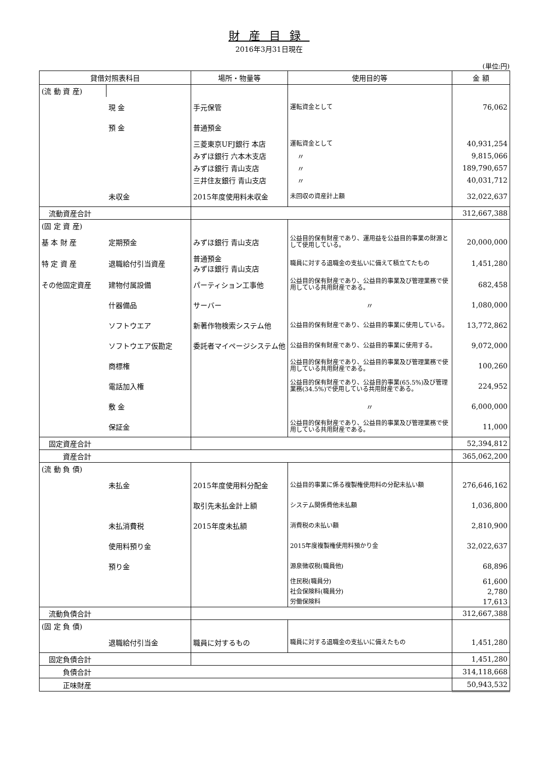財産目録
2016年3月31日現在
(単位:円)
| 貸借対照表科目 | | 場所・物量等 | 使用目的等 | 金 額 |
| --- | --- | --- | --- | --- |
| (流 動 資 産) | | | | |
| | 現 金 | 手元保管 | 運転資金として | 76,062 |
| | 預 金 | 普通預金 | | |
| | | 三菱東京UFJ銀行 本店 | 運転資金として | 40,931,254 |
| | | みずほ銀行 六本木支店 | 〃 | 9,815,066 |
| | | みずほ銀行 青山支店 | 〃 | 189,790,657 |
| | | 三井住友銀行 青山支店 | 〃 | 40,031,712 |
| | 未収金 | 2015年度使用料未収金 | 未回収の資産計上額 | 32,022,637 |
| 流動資産合計 | | | | 312,667,388 |
| (固 定 資 産) | | | | |
| 基 本 財 産 | 定期預金 | みずほ銀行 青山支店 | 公益目的保有財産であり、運用益を公益目的事業の財源として使用している。 | 20,000,000 |
| 特 定 資 産 | 退職給付引当資産 | 普通預金 みずほ銀行 青山支店 | 職員に対する退職金の支払いに備えて積立てたもの | 1,451,280 |
| その他固定資産 | 建物付属設備 | パーティション工事他 | 公益目的保有財産であり、公益目的事業及び管理業務で使用している共用財産である。 | 682,458 |
| | 什器備品 | サーバー | 〃 | 1,080,000 |
| | ソフトウエア | 新著作物検索システム他 | 公益目的保有財産であり、公益目的事業に使用している。 | 13,772,862 |
| | ソフトウエア仮勘定 | 委託者マイページシステム他 | 公益目的保有財産であり、公益目的事業に使用する。 | 9,072,000 |
| | 商標権 | | 公益目的保有財産であり、公益目的事業及び管理業務で使用している共用財産である。 | 100,260 |
| | 電話加入権 | | 公益目的保有財産であり、公益目的事業(65.5%)及び管理業務(34.5%)で使用している共用財産である。 | 224,952 |
| | 敷 金 | | 〃 | 6,000,000 |
| | 保証金 | | 公益目的保有財産であり、公益目的事業及び管理業務で使用している共用財産である。 | 11,000 |
| 固定資産合計 | | | | 52,394,812 |
| 資産合計 | | | | 365,062,200 |
| (流 動 負 債) | | | | |
| | 未払金 | 2015年度使用料分配金 | 公益目的事業に係る複製権使用料の分配未払い額 | 276,646,162 |
| | | 取引先未払金計上額 | システム関係費他未払額 | 1,036,800 |
| | 未払消費税 | 2015年度未払額 | 消費税の未払い額 | 2,810,900 |
| | 使用料預り金 | | 2015年度複製権使用料預かり金 | 32,022,637 |
| | 預り金 | | 源泉徴収税(職員他) | 68,896 |
| | | | 住民税(職員分) | 61,600 |
| | | | 社会保険料(職員分) | 2,780 |
| | | | 労働保険料 | 17,613 |
| 流動負債合計 | | | | 312,667,388 |
| (固 定 負 債) | | | | |
| | 退職給付引当金 | 職員に対するもの | 職員に対する退職金の支払いに備えたもの | 1,451,280 |
| 固定負債合計 | | | | 1,451,280 |
| 負債合計 | | | | 314,118,668 |
| 正味財産 | | | | 50,943,532 |